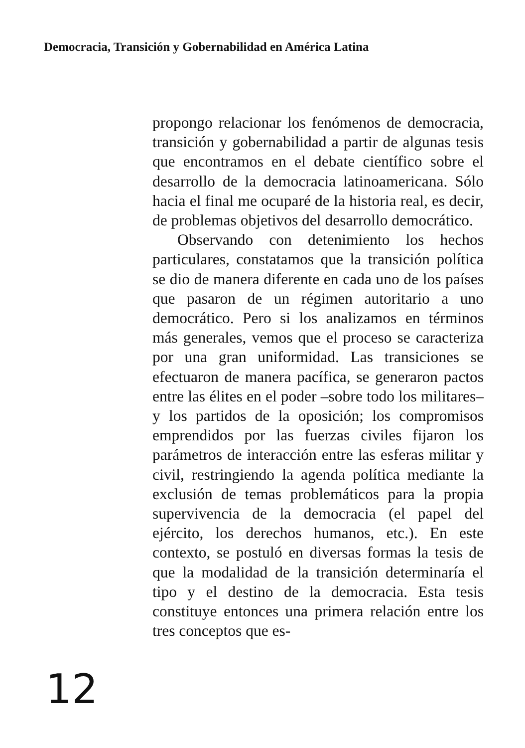Democracia, Transición y Gobernabilidad en América Latina
propongo relacionar los fenómenos de democracia, transición y gobernabilidad a partir de algunas tesis que encontramos en el debate científico sobre el desarrollo de la democracia latinoamericana. Sólo hacia el final me ocuparé de la historia real, es decir, de problemas objetivos del desarrollo democrático.
Observando con detenimiento los hechos particulares, constatamos que la transición política se dio de manera diferente en cada uno de los países que pasaron de un régimen autoritario a uno democrático. Pero si los analizamos en términos más generales, vemos que el proceso se caracteriza por una gran uniformidad. Las transiciones se efectuaron de manera pacífica, se generaron pactos entre las élites en el poder –sobre todo los militares– y los partidos de la oposición; los compromisos emprendidos por las fuerzas civiles fijaron los parámetros de interacción entre las esferas militar y civil, restringiendo la agenda política mediante la exclusión de temas problemáticos para la propia supervivencia de la democracia (el papel del ejército, los derechos humanos, etc.). En este contexto, se postuló en diversas formas la tesis de que la modalidad de la transición determinaría el tipo y el destino de la democracia. Esta tesis constituye entonces una primera relación entre los tres conceptos que es-
12